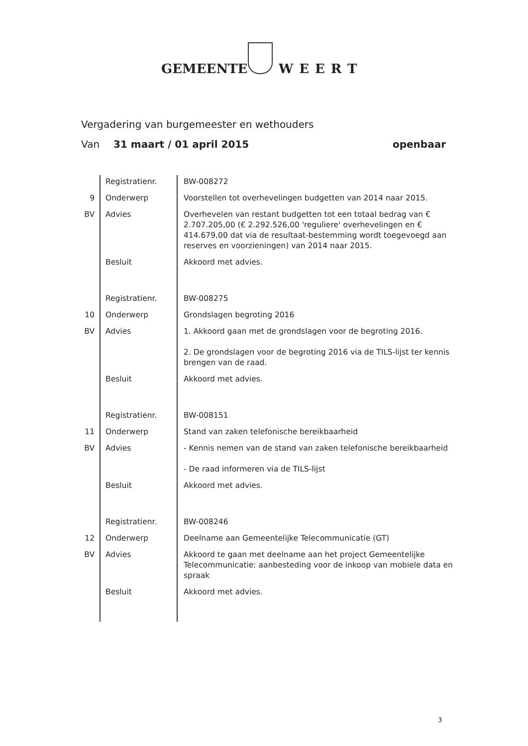GEMEENTE WEERT
Vergadering van burgemeester en wethouders
Van 31 maart / 01 april 2015 openbaar
| | Registratienr. | BW-008272 |
| 9 | Onderwerp | Voorstellen tot overhevelingen budgetten van 2014 naar 2015. |
| BV | Advies | Overhevelen van restant budgetten tot een totaal bedrag van € 2.707.205,00 (€ 2.292.526,00 'reguliere' overhevelingen en € 414.679,00 dat via de resultaat-bestemming wordt toegevoegd aan reserves en voorzieningen) van 2014 naar 2015. |
| | Besluit | Akkoord met advies. |
| | Registratienr. | BW-008275 |
| 10 | Onderwerp | Grondslagen begroting 2016 |
| BV | Advies | 1. Akkoord gaan met de grondslagen voor de begroting 2016. 2. De grondslagen voor de begroting 2016 via de TILS-lijst ter kennis brengen van de raad. |
| | Besluit | Akkoord met advies. |
| | Registratienr. | BW-008151 |
| 11 | Onderwerp | Stand van zaken telefonische bereikbaarheid |
| BV | Advies | - Kennis nemen van de stand van zaken telefonische bereikbaarheid - De raad informeren via de TILS-lijst |
| | Besluit | Akkoord met advies. |
| | Registratienr. | BW-008246 |
| 12 | Onderwerp | Deelname aan Gemeentelijke Telecommunicatie (GT) |
| BV | Advies | Akkoord te gaan met deelname aan het project Gemeentelijke Telecommunicatie: aanbesteding voor de inkoop van mobiele data en spraak |
| | Besluit | Akkoord met advies. |
3